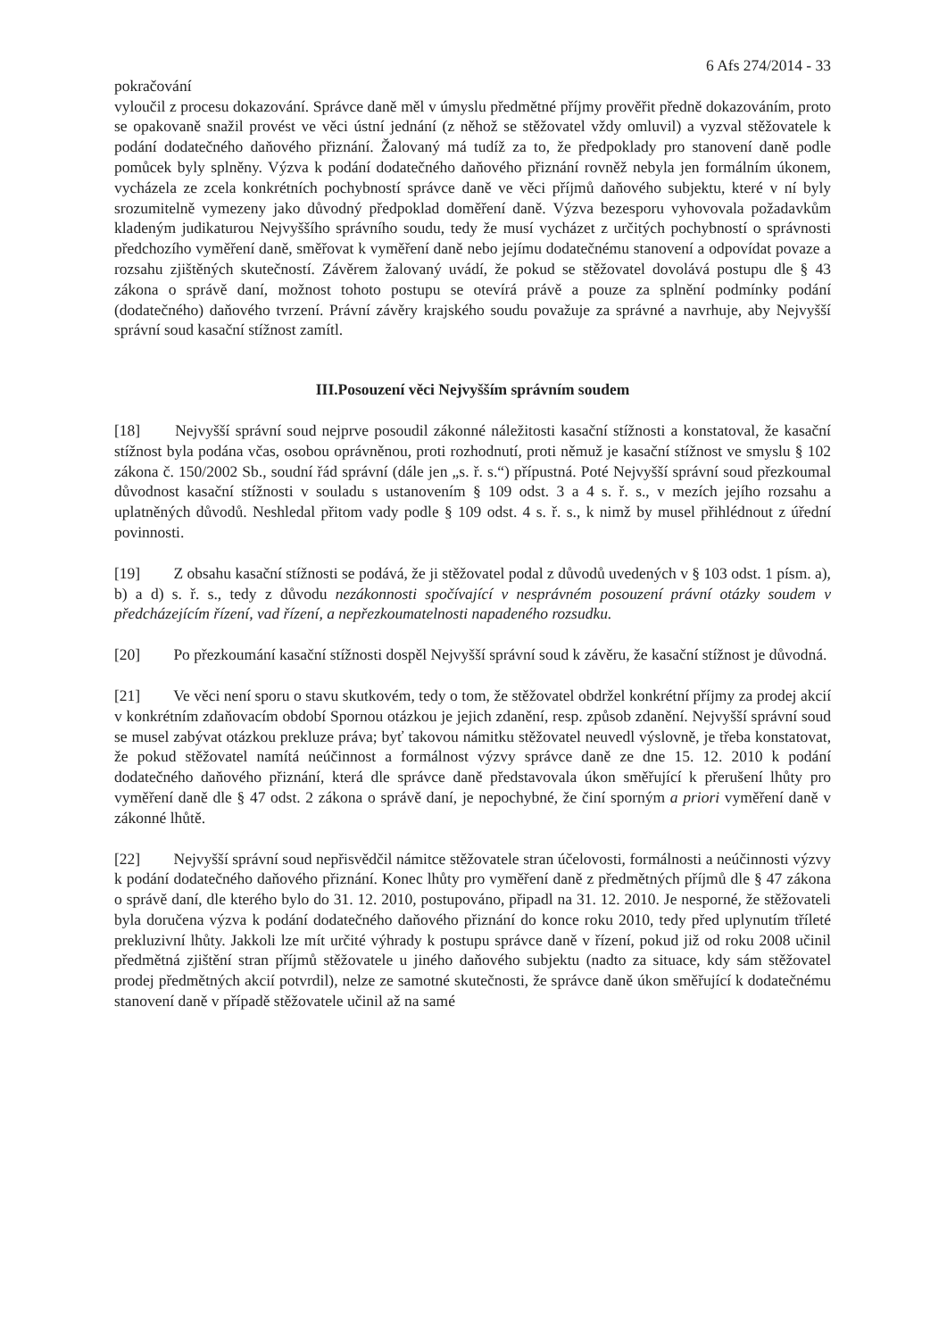6 Afs 274/2014 - 33
pokračování
vyloučil z procesu dokazování. Správce daně měl v úmyslu předmětné příjmy prověřit předně dokazováním, proto se opakovaně snažil provést ve věci ústní jednání (z něhož se stěžovatel vždy omluvil) a vyzval stěžovatele k podání dodatečného daňového přiznání. Žalovaný má tudíž za to, že předpoklady pro stanovení daně podle pomůcek byly splněny. Výzva k podání dodatečného daňového přiznání rovněž nebyla jen formálním úkonem, vycházela ze zcela konkrétních pochybností správce daně ve věci příjmů daňového subjektu, které v ní byly srozumitelně vymezeny jako důvodný předpoklad doměření daně. Výzva bezesporu vyhovovala požadavkům kladeným judikaturou Nejvyššího správního soudu, tedy že musí vycházet z určitých pochybností o správnosti předchozího vyměření daně, směřovat k vyměření daně nebo jejímu dodatečnému stanovení a odpovídat povaze a rozsahu zjištěných skutečností. Závěrem žalovaný uvádí, že pokud se stěžovatel dovolává postupu dle § 43 zákona o správě daní, možnost tohoto postupu se otevírá právě a pouze za splnění podmínky podání (dodatečného) daňového tvrzení. Právní závěry krajského soudu považuje za správné a navrhuje, aby Nejvyšší správní soud kasační stížnost zamítl.
III.Posouzení věci Nejvyšším správním soudem
[18] Nejvyšší správní soud nejprve posoudil zákonné náležitosti kasační stížnosti a konstatoval, že kasační stížnost byla podána včas, osobou oprávněnou, proti rozhodnutí, proti němuž je kasační stížnost ve smyslu § 102 zákona č. 150/2002 Sb., soudní řád správní (dále jen „s. ř. s.“) přípustná. Poté Nejvyšší správní soud přezkoumal důvodnost kasační stížnosti v souladu s ustanovením § 109 odst. 3 a 4 s. ř. s., v mezích jejího rozsahu a uplatněných důvodů. Neshledal přitom vady podle § 109 odst. 4 s. ř. s., k nimž by musel přihlédnout z úřední povinnosti.
[19] Z obsahu kasační stížnosti se podává, že ji stěžovatel podal z důvodů uvedených v § 103 odst. 1 písm. a), b) a d) s. ř. s., tedy z důvodu nezákonnosti spočívající v nesprávném posouzení právní otázky soudem v předcházejícím řízení, vad řízení, a nepřezkoumatelnosti napadeného rozsudku.
[20] Po přezkoumání kasační stížnosti dospěl Nejvyšší správní soud k závěru, že kasační stížnost je důvodná.
[21] Ve věci není sporu o stavu skutkovém, tedy o tom, že stěžovatel obdržel konkrétní příjmy za prodej akcií v konkrétním zdaňovacím období Spornou otázkou je jejich zdanění, resp. způsob zdanění. Nejvyšší správní soud se musel zabývat otázkou prekluze práva; byť takovou námitku stěžovatel neuvedl výslovně, je třeba konstatovat, že pokud stěžovatel namítá neúčinnost a formálnost výzvy správce daně ze dne 15. 12. 2010 k podání dodatečného daňového přiznání, která dle správce daně představovala úkon směřující k přerušení lhůty pro vyměření daně dle § 47 odst. 2 zákona o správě daní, je nepochybné, že činí sporným a priori vyměření daně v zákonné lhůtě.
[22] Nejvyšší správní soud nepřisvědčil námitce stěžovatele stran účelovosti, formálnosti a neúčinnosti výzvy k podání dodatečného daňového přiznání. Konec lhůty pro vyměření daně z předmětných příjmů dle § 47 zákona o správě daní, dle kterého bylo do 31. 12. 2010, postupováno, připadl na 31. 12. 2010. Je nesporné, že stěžovateli byla doručena výzva k podání dodatečného daňového přiznání do konce roku 2010, tedy před uplynutím tříleté prekluzivní lhůty. Jakkoli lze mít určité výhrady k postupu správce daně v řízení, pokud již od roku 2008 učinil předmětná zjištění stran příjmů stěžovatele u jiného daňového subjektu (nadto za situace, kdy sám stěžovatel prodej předmětných akcií potvrdil), nelze ze samotné skutečnosti, že správce daně úkon směřující k dodatečnému stanovení daně v případě stěžovatele učinil až na samé